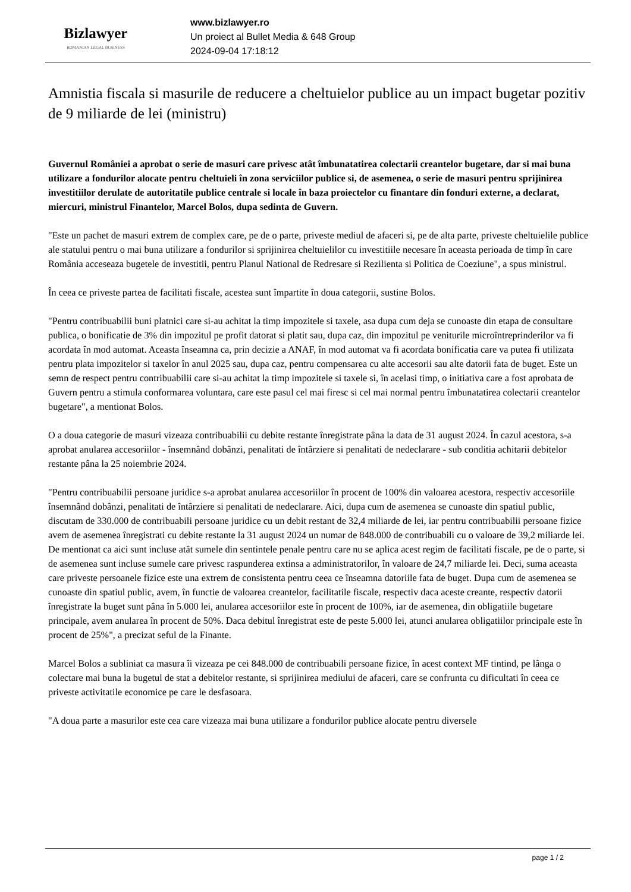Bizlawyer
ROMANIAN LEGAL BUSINESS
www.bizlawyer.ro
Un proiect al Bullet Media & 648 Group
2024-09-04 17:18:12
Amnistia fiscala si masurile de reducere a cheltuielor publice au un impact bugetar pozitiv de 9 miliarde de lei (ministru)
Guvernul României a aprobat o serie de masuri care privesc atât îmbunatatirea colectarii creantelor bugetare, dar si mai buna utilizare a fondurilor alocate pentru cheltuieli în zona serviciilor publice si, de asemenea, o serie de masuri pentru sprijinirea investitiilor derulate de autoritatile publice centrale si locale în baza proiectelor cu finantare din fonduri externe, a declarat, miercuri, ministrul Finantelor, Marcel Bolos, dupa sedinta de Guvern.
"Este un pachet de masuri extrem de complex care, pe de o parte, priveste mediul de afaceri si, pe de alta parte, priveste cheltuielile publice ale statului pentru o mai buna utilizare a fondurilor si sprijinirea cheltuielilor cu investitiile necesare în aceasta perioada de timp în care România acceseaza bugetele de investitii, pentru Planul National de Redresare si Rezilienta si Politica de Coeziune", a spus ministrul.
În ceea ce priveste partea de facilitati fiscale, acestea sunt împartite în doua categorii, sustine Bolos.
"Pentru contribuabilii buni platnici care si-au achitat la timp impozitele si taxele, asa dupa cum deja se cunoaste din etapa de consultare publica, o bonificatie de 3% din impozitul pe profit datorat si platit sau, dupa caz, din impozitul pe veniturile microîntreprinderilor va fi acordata în mod automat. Aceasta înseamna ca, prin decizie a ANAF, în mod automat va fi acordata bonificatia care va putea fi utilizata pentru plata impozitelor si taxelor în anul 2025 sau, dupa caz, pentru compensarea cu alte accesorii sau alte datorii fata de buget. Este un semn de respect pentru contribuabilii care si-au achitat la timp impozitele si taxele si, în acelasi timp, o initiativa care a fost aprobata de Guvern pentru a stimula conformarea voluntara, care este pasul cel mai firesc si cel mai normal pentru îmbunatatirea colectarii creantelor bugetare", a mentionat Bolos.
O a doua categorie de masuri vizeaza contribuabilii cu debite restante înregistrate pâna la data de 31 august 2024. În cazul acestora, s-a aprobat anularea accesoriilor - însemnând dobânzi, penalitati de întârziere si penalitati de nedeclarare - sub conditia achitarii debitelor restante pâna la 25 noiembrie 2024.
"Pentru contribuabilii persoane juridice s-a aprobat anularea accesoriilor în procent de 100% din valoarea acestora, respectiv accesoriile însemnând dobânzi, penalitati de întârziere si penalitati de nedeclarare. Aici, dupa cum de asemenea se cunoaste din spatiul public, discutam de 330.000 de contribuabili persoane juridice cu un debit restant de 32,4 miliarde de lei, iar pentru contribuabilii persoane fizice avem de asemenea înregistrati cu debite restante la 31 august 2024 un numar de 848.000 de contribuabili cu o valoare de 39,2 miliarde lei. De mentionat ca aici sunt incluse atât sumele din sentintele penale pentru care nu se aplica acest regim de facilitati fiscale, pe de o parte, si de asemenea sunt incluse sumele care privesc raspunderea extinsa a administratorilor, în valoare de 24,7 miliarde lei. Deci, suma aceasta care priveste persoanele fizice este una extrem de consistenta pentru ceea ce înseamna datoriile fata de buget. Dupa cum de asemenea se cunoaste din spatiul public, avem, în functie de valoarea creantelor, facilitatile fiscale, respectiv daca aceste creante, respectiv datorii înregistrate la buget sunt pâna în 5.000 lei, anularea accesoriilor este în procent de 100%, iar de asemenea, din obligatiile bugetare principale, avem anularea în procent de 50%. Daca debitul înregistrat este de peste 5.000 lei, atunci anularea obligatiilor principale este în procent de 25%", a precizat seful de la Finante.
Marcel Bolos a subliniat ca masura îi vizeaza pe cei 848.000 de contribuabili persoane fizice, în acest context MF tintind, pe lânga o colectare mai buna la bugetul de stat a debitelor restante, si sprijinirea mediului de afaceri, care se confrunta cu dificultati în ceea ce priveste activitatile economice pe care le desfasoara.
"A doua parte a masurilor este cea care vizeaza mai buna utilizare a fondurilor publice alocate pentru diversele
page 1 / 2